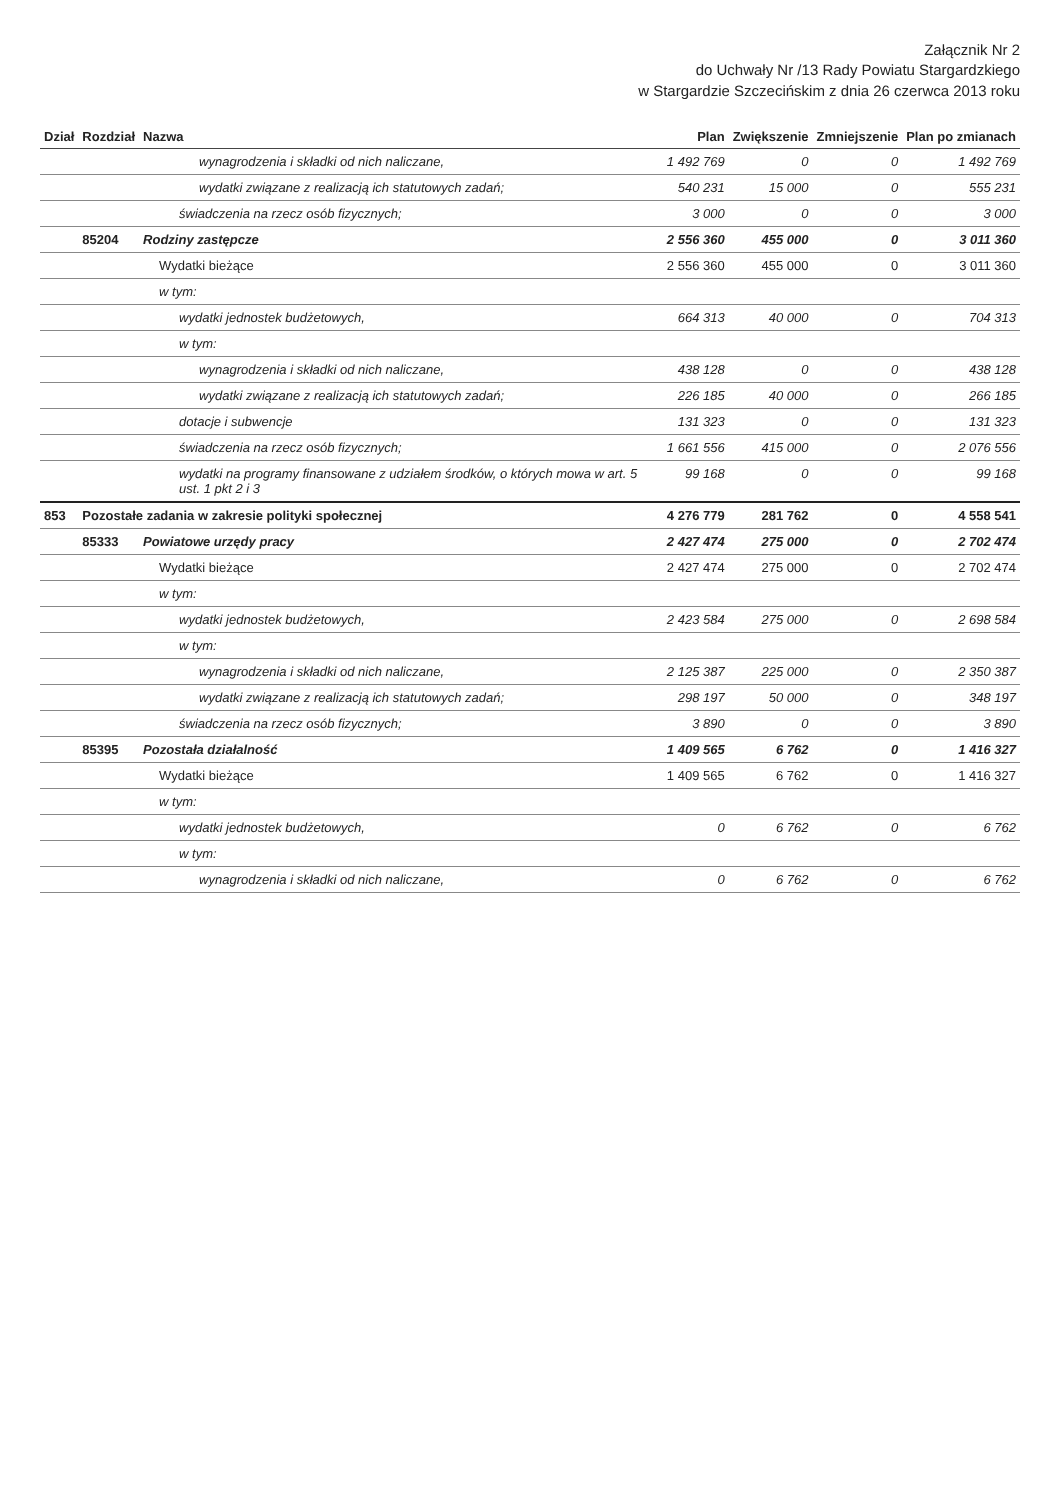Załącznik Nr 2
do Uchwały Nr /13 Rady Powiatu Stargardzkiego
w Stargardzie Szczecińskim z dnia 26 czerwca 2013 roku
| Dział | Rozdział | Nazwa | Plan | Zwiększenie | Zmniejszenie | Plan po zmianach |
| --- | --- | --- | --- | --- | --- | --- |
| | | wynagrodzenia i składki od nich naliczane, | 1 492 769 | 0 | 0 | 1 492 769 |
| | | wydatki związane z realizacją ich statutowych zadań; | 540 231 | 15 000 | 0 | 555 231 |
| | | świadczenia na rzecz osób fizycznych; | 3 000 | 0 | 0 | 3 000 |
| | 85204 | Rodziny zastępcze | 2 556 360 | 455 000 | 0 | 3 011 360 |
| | | Wydatki bieżące | 2 556 360 | 455 000 | 0 | 3 011 360 |
| | | w tym: | | | | |
| | | wydatki jednostek budżetowych, | 664 313 | 40 000 | 0 | 704 313 |
| | | w tym: | | | | |
| | | wynagrodzenia i składki od nich naliczane, | 438 128 | 0 | 0 | 438 128 |
| | | wydatki związane z realizacją ich statutowych zadań; | 226 185 | 40 000 | 0 | 266 185 |
| | | dotacje i subwencje | 131 323 | 0 | 0 | 131 323 |
| | | świadczenia na rzecz osób fizycznych; | 1 661 556 | 415 000 | 0 | 2 076 556 |
| | | wydatki na programy finansowane z udziałem środków, o których mowa w art. 5 ust. 1 pkt 2 i 3 | 99 168 | 0 | 0 | 99 168 |
| 853 | Pozostałe zadania w zakresie polityki społecznej | | 4 276 779 | 281 762 | 0 | 4 558 541 |
| | 85333 | Powiatowe urzędy pracy | 2 427 474 | 275 000 | 0 | 2 702 474 |
| | | Wydatki bieżące | 2 427 474 | 275 000 | 0 | 2 702 474 |
| | | w tym: | | | | |
| | | wydatki jednostek budżetowych, | 2 423 584 | 275 000 | 0 | 2 698 584 |
| | | w tym: | | | | |
| | | wynagrodzenia i składki od nich naliczane, | 2 125 387 | 225 000 | 0 | 2 350 387 |
| | | wydatki związane z realizacją ich statutowych zadań; | 298 197 | 50 000 | 0 | 348 197 |
| | | świadczenia na rzecz osób fizycznych; | 3 890 | 0 | 0 | 3 890 |
| | 85395 | Pozostała działalność | 1 409 565 | 6 762 | 0 | 1 416 327 |
| | | Wydatki bieżące | 1 409 565 | 6 762 | 0 | 1 416 327 |
| | | w tym: | | | | |
| | | wydatki jednostek budżetowych, | 0 | 6 762 | 0 | 6 762 |
| | | w tym: | | | | |
| | | wynagrodzenia i składki od nich naliczane, | 0 | 6 762 | 0 | 6 762 |